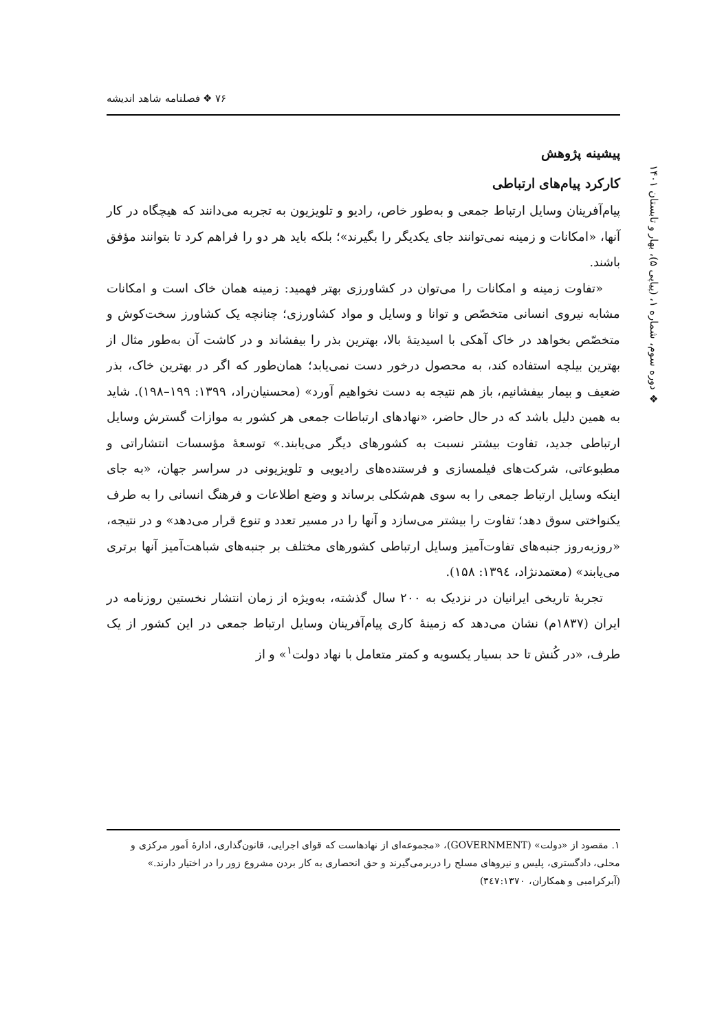۷۶ ❖ فصلنامه شاهد اندیشه
❖ دوره سوم، شماره ۱، (پیاپی ۵)، بهار و تابستان ۱۴۰۱
پیشینه پژوهش
کارکرد پیام‌های ارتباطی
پیام‌آفرینان وسایل ارتباط جمعی و به‌طور خاص، رادیو و تلویزیون به تجربه می‌دانند که هیچگاه در کار آنها، «امکانات و زمینه نمی‌توانند جای یکدیگر را بگیرند»؛ بلکه باید هر دو را فراهم کرد تا بتوانند مؤفق باشند.
«تفاوت زمینه و امکانات را می‌توان در کشاورزی بهتر فهمید: زمینه همان خاک است و امکانات مشابه نیروی انسانی متخصّص و توانا و وسایل و مواد کشاورزی؛ چنانچه یک کشاورز سخت‌کوش و متخصّص بخواهد در خاک آهکی با اسیدیتهٔ بالا، بهترین بذر را بیفشاند و در کاشت آن به‌طور مثال از بهترین بیلچه استفاده کند، به محصول درخور دست نمی‌یابد؛ همان‌طور که اگر در بهترین خاک، بذر ضعیف و بیمار بیفشانیم، باز هم نتیجه به دست نخواهیم آورد» (محسنیان‌راد، ۱۳۹۹: ۱۹۹–۱۹۸). شاید به همین دلیل باشد که در حال حاضر، «نهادهای ارتباطات جمعی هر کشور به موازات گسترش وسایل ارتباطی جدید، تفاوت بیشتر نسبت به کشورهای دیگر می‌یابند.» توسعهٔ مؤسسات انتشاراتی و مطبوعاتی، شرکت‌های فیلمسازی و فرستنده‌های رادیویی و تلویزیونی در سراسر جهان، «به جای اینکه وسایل ارتباط جمعی را به سوی هم‌شکلی برساند و وضع اطلاعات و فرهنگ انسانی را به طرف یکنواختی سوق دهد؛ تفاوت را بیشتر می‌سازد و آنها را در مسیر تعدد و تنوع قرار می‌دهد» و در نتیجه، «روزبه‌روز جنبه‌های تفاوت‌آمیز وسایل ارتباطی کشورهای مختلف بر جنبه‌های شباهت‌آمیز آنها برتری می‌یابند» (معتمدنژاد، ۱۳۹٤: ۱۵۸).
تجربهٔ تاریخی ایرانیان در نزدیک به ۲۰۰ سال گذشته، به‌ویژه از زمان انتشار نخستین روزنامه در ایران (۱۸۳۷م) نشان می‌دهد که زمینهٔ کاری پیام‌آفرینان وسایل ارتباط جمعی در این کشور از یک طرف، «در کُنش تا حد بسیار یکسویه و کمتر متعامل با نهاد دولت<sup>۱</sup>» و از
۱. مقصود از «دولت» (GOVERNMENT)، «مجموعه‌ای از نهادهاست که قوای اجرایی، قانون‌گذاری، ادارهٔ اَمور مرکزی و محلی، دادگستری، پلیس و نیروهای مسلح را دربرمی‌گیرند و حق انحصاری به کار بردن مشروع زور را در اختیار دارند.» (آبرکرامبی و همکاران، ۳٤۷:۱۳۷۰)